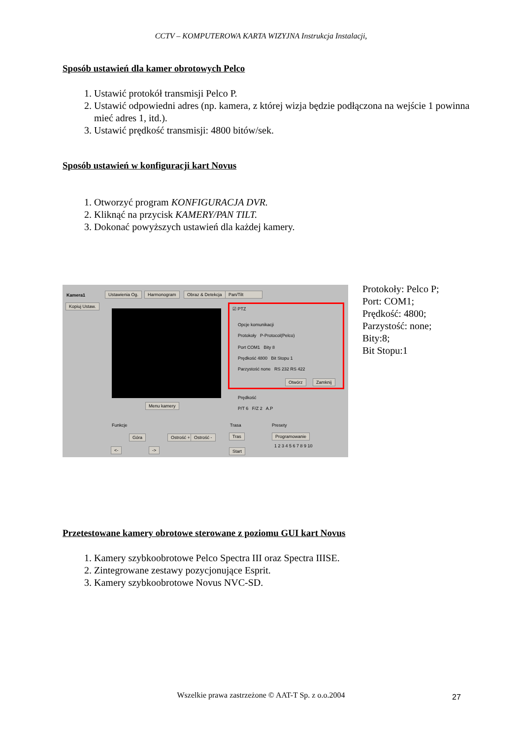CCTV – KOMPUTEROWA KARTA WIZYJNA Instrukcja Instalacji,
Sposób ustawień dla kamer obrotowych Pelco
1. Ustawić protokół transmisji Pelco P.
2. Ustawić odpowiedni adres (np. kamera, z której wizja będzie podłączona na wejście 1 powinna mieć adres 1, itd.).
3. Ustawić prędkość transmisji: 4800 bitów/sek.
Sposób ustawień w konfiguracji kart Novus
1. Otworzyć program KONFIGURACJA DVR.
2. Kliknąć na przycisk KAMERY/PAN TILT.
3. Dokonać powyższych ustawień dla każdej kamery.
Kamera1 Ustawienia Og. Harmonogram Obraz & Detekcja Pan/Tilt
Kopiuj Ustaw.
Menu kamery
☑ PTZ
Opcje komunikacji
Protokoły P-Protocol(Pelco)
Port COM1 Bity 8
Prędkość 4800 Bit Stopu 1
Parzystość none RS 232 RS 422
Otwórz Zamknij
Prędkość
P/T 6 F/Z 2 A.P
Funkcje
Góra Ostrość + Ostrość -
<- ->
Trasa
Tras
Start
Presety
Programowanie
1 2 3 4 5 6 7 8 9 10
Protokoły: Pelco P;
Port: COM1;
Prędkość: 4800;
Parzystość: none;
Bity:8;
Bit Stopu:1
Przetestowane kamery obrotowe sterowane z poziomu GUI kart Novus
1. Kamery szybkoobrotowe Pelco Spectra III oraz Spectra IIISE.
2. Zintegrowane zestawy pozycjonujące Esprit.
3. Kamery szybkoobrotowe Novus NVC-SD.
Wszelkie prawa zastrzeżone © AAT-T Sp. z o.o.2004
27